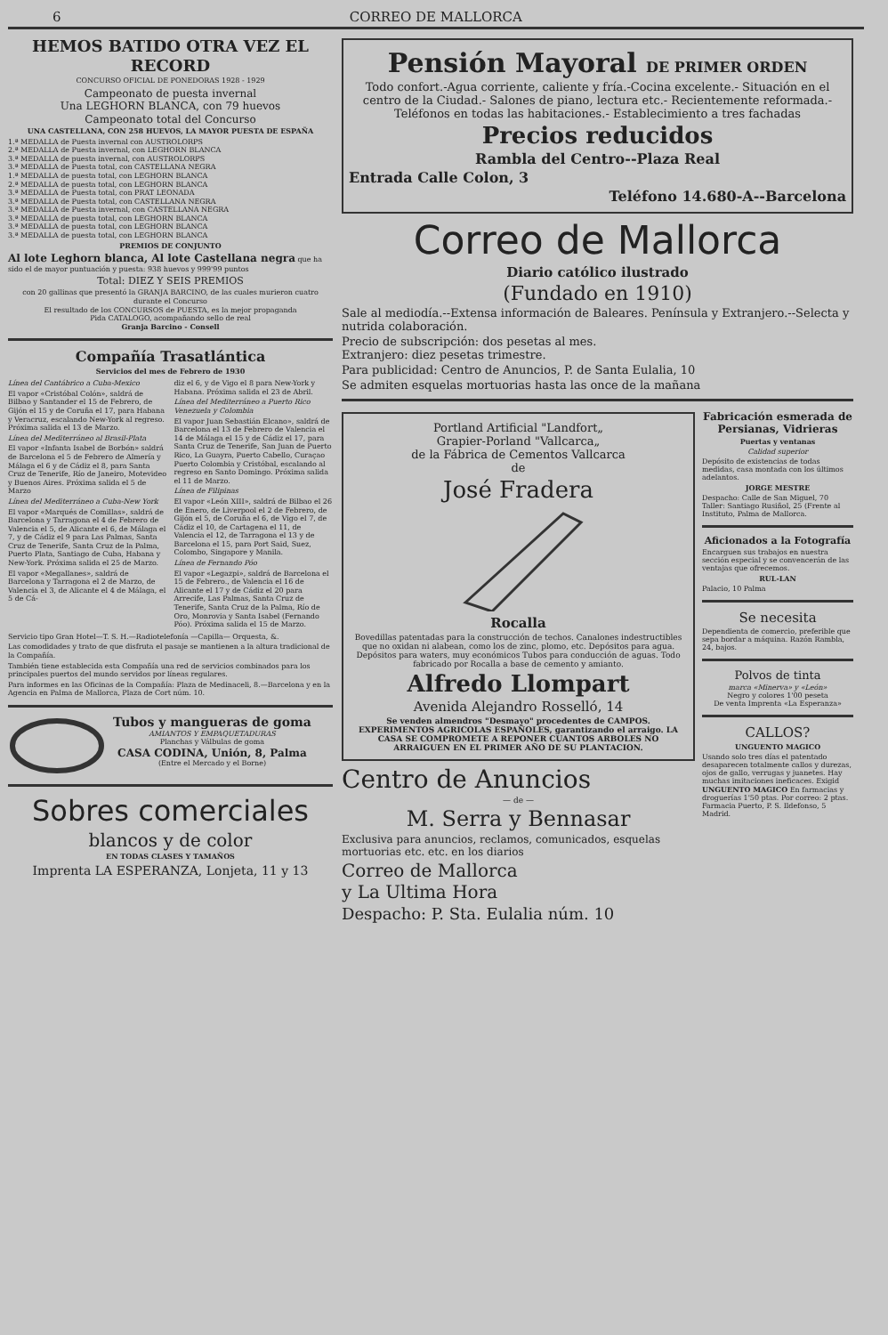6 CORREO DE MALLORCA
HEMOS BATIDO OTRA VEZ EL RECORD
CONCURSO OFICIAL DE PONEDORAS 1928 - 1929
Campeonato de puesta invernal
Una LEGHORN BLANCA, con 79 huevos
Campeonato total del Concurso
UNA CASTELLANA, CON 258 HUEVOS, LA MAYOR PUESTA DE ESPAÑA
1.ª MEDALLA de Puesta invernal con AUSTROLORPS
2.ª MEDALLA de Puesta invernal, con LEGHORN BLANCA
3.ª MEDALLA de puesta invernal, con AUSTROLORPS
3.ª MEDALLA de Puesta total, con CASTELLANA NEGRA
1.ª MEDALLA de puesta total, con LEGHORN BLANCA
2.ª MEDALLA de puesta total, con LEGHORN BLANCA
3.ª MEDALLA de Puesta total, con PRAT LEONADA
3.ª MEDALLA de Puesta total, con CASTELLANA NEGRA
3.ª MEDALLA de Puesta invernal, con CASTELLANA NEGRA
3.ª MEDALLA de puesta total, con LEGHORN BLANCA
3.ª MEDALLA de puesta total, con LEGHORN BLANCA
3.ª MEDALLA de puesta total, con LEGHORN BLANCA
PREMIOS DE CONJUNTO
Al lote Leghorn blanca, Al lote Castellana negra que ha sido el de mayor puntuación y puesta: 938 huevos y 999'99 puntos
Total: DIEZ Y SEIS PREMIOS
con 20 gallinas que presentó la GRANJA BARCINO, de las cuales murieron cuatro durante el Concurso
El resultado de los CONCURSOS de PUESTA, es la mejor propaganda
Pida CATALOGO, acompañando sello de real
Granja Barcino - Consell
Compañía Trasatlántica
Servicios del mes de Febrero de 1930
Línea del Cantábrico a Cuba-Mexico
El vapor «Cristóbal Colón», saldrá de Bilbao y Santander el 15 de Febrero, de Gijón el 15 y de Coruña el 17, para Habana y Veracruz, escalando New-York al regreso. Próxima salida el 13 de Marzo.
Línea del Mediterráneo al Brasil-Plata
El vapor «Infanta Isabel de Borbón» saldrá de Barcelona el 5 de Febrero de Almería y Málaga el 6 y de Cádiz el 8, para Santa Cruz de Tenerife, Río de Janeiro, Motevideo y Buenos Aires. Próxima salida el 5 de Marzo
Línea del Mediterráneo a Cuba-New York
El vapor «Marqués de Comillas», saldrá de Barcelona y Tarragona el 4 de Febrero de Valencia el 5, de Alicante el 6, de Málaga el 7, y de Cádiz el 9 para Las Palmas, Santa Cruz de Tenerife, Santa Cruz de la Palma, Puerto Plata, Santiago de Cuba, Habana y New-York. Próxima salida el 25 de Marzo.
El vapor «Megallanes», saldrá de Barcelona y Tarragona el 2 de Marzo, de Valencia el 3, de Alicante el 4 de Málaga, el 5 de Cá-
diz el 6, y de Vigo el 8 para New-York y Habana. Próxima salida el 23 de Abril.
Línea del Mediterráneo a Puerto Rico Venezuela y Colombia
El vapor Juan Sebastián Elcano», saldrá de Barcelona el 13 de Febrero de Valencia el 14 de Málaga el 15 y de Cádiz el 17, para Santa Cruz de Tenerife, San Juan de Puerto Rico, La Guayra, Puerto Cabello, Curaçao Puerto Colombia y Cristóbal, escalando al regreso en Santo Domingo. Próxima salida el 11 de Marzo.
Línea de Filipinas
El vapor «León XIII», saldrá de Bilbao el 26 de Enero, de Liverpool el 2 de Febrero, de Gijón el 5, de Coruña el 6, de Vigo el 7, de Cádiz el 10, de Cartagena el 11, de Valencia el 12, de Tarragona el 13 y de Barcelona el 15, para Port Said, Suez, Colombo, Singapore y Manila.
Línea de Fernando Póo
El vapor «Legazpi», saldrá de Barcelona el 15 de Febrero., de Valencia el 16 de Alicante el 17 y de Cádiz el 20 para Arrecife, Las Palmas, Santa Cruz de Tenerife, Santa Cruz de la Palma, Río de Oro, Monrovia y Santa Isabel (Fernando Póo). Próxima salida el 15 de Marzo.
Servicio tipo Gran Hotel—T. S. H.—Radiotelefonía —Capilla— Orquesta, &.
Las comodidades y trato de que disfruta el pasaje se mantienen a la altura tradicional de la Compañía.
También tiene establecida esta Compañía una red de servicios combinados para los principales puertos del mundo servidos por líneas regulares.
Para informes en las Oficinas de la Compañía: Plaza de Medinaceli, 8.—Barcelona y en la Agencia en Palma de Mallorca, Plaza de Cort núm. 10.
Tubos y mangueras de goma
AMIANTOS Y EMPAQUETADURAS
Planchas y Válbulas de goma
CASA CODINA, Unión, 8, Palma
(Entre el Mercado y el Borne)
Sobres comerciales
blancos y de color
EN TODAS CLASES Y TAMAÑOS
Imprenta LA ESPERANZA, Lonjeta, 11 y 13
Pensión Mayoral DE PRIMER ORDEN
Todo confort.-Agua corriente, caliente y fría.-Cocina excelente.- Situación en el centro de la Ciudad.- Salones de piano, lectura etc.- Recientemente reformada.-Teléfonos en todas las habitaciones.- Establecimiento a tres fachadas
Precios reducidos
Rambla del Centro--Plaza Real
Entrada Calle Colon, 3
Teléfono 14.680-A--Barcelona
Correo de Mallorca
Diario católico ilustrado
(Fundado en 1910)
Sale al mediodía.--Extensa información de Baleares. Península y Extranjero.--Selecta y nutrida colaboración.
Precio de subscripción: dos pesetas al mes.
Extranjero: diez pesetas trimestre.
Para publicidad: Centro de Anuncios, P. de Santa Eulalia, 10
Se admiten esquelas mortuorias hasta las once de la mañana
Portland Artificial "Landfort„
Grapier-Porland "Vallcarca„
de la Fábrica de Cementos Vallcarca
de
José Fradera
Rocalla
Bovedillas patentadas para la construcción de techos. Canalones indestructibles que no oxidan ni alabean, como los de zinc, plomo, etc. Depósitos para agua. Depósitos para waters, muy económicos Tubos para conducción de aguas. Todo fabricado por Rocalla a base de cemento y amianto.
Alfredo Llompart
Avenida Alejandro Rosselló, 14
Se venden almendros "Desmayo" procedentes de CAMPOS. EXPERIMENTOS AGRICOLAS ESPAÑOLES, garantizando el arraigo. LA CASA SE COMPROMETE A REPONER CUANTOS ARBOLES NO ARRAIGUEN EN EL PRIMER AÑO DE SU PLANTACION.
Centro de Anuncios
— de —
M. Serra y Bennasar
Exclusiva para anuncios, reclamos, comunicados, esquelas mortuorias etc. etc. en los diarios
Correo de Mallorca
y La Ultima Hora
Despacho: P. Sta. Eulalia núm. 10
Fabricación esmerada de Persianas, Vidrieras
Puertas y ventanas
Calidad superior
Depósito de existencias de todas medidas, casa montada con los últimos adelantos.
JORGE MESTRE
Despacho: Calle de San Miguel, 70
Taller: Santiago Rusiñol, 25 (Frente al Instituto, Palma de Mallorca.
Aficionados a la Fotografía
Encarguen sus trabajos en nuestra sección especial y se convencerán de las ventajas que ofrecemos.
RUL-LAN
Palacio, 10 Palma
Se necesita
Dependienta de comercio, preferible que sepa bordar a máquina. Razón Rambla, 24, bajos.
Polvos de tinta
marca «Minerva» y «León»
Negro y colores 1'00 peseta
De venta Imprenta «La Esperanza»
CALLOS?
UNGUENTO MAGICO
Usando solo tres días el patentado desaparecen totalmente callos y durezas, ojos de gallo, verrugas y juanetes. Hay muchas imitaciones ineficaces. Exigid UNGUENTO MAGICO En farmacias y droguerías 1'50 ptas. Por correo: 2 ptas. Farmacia Puerto, P. S. Ildefonso, 5 Madrid.